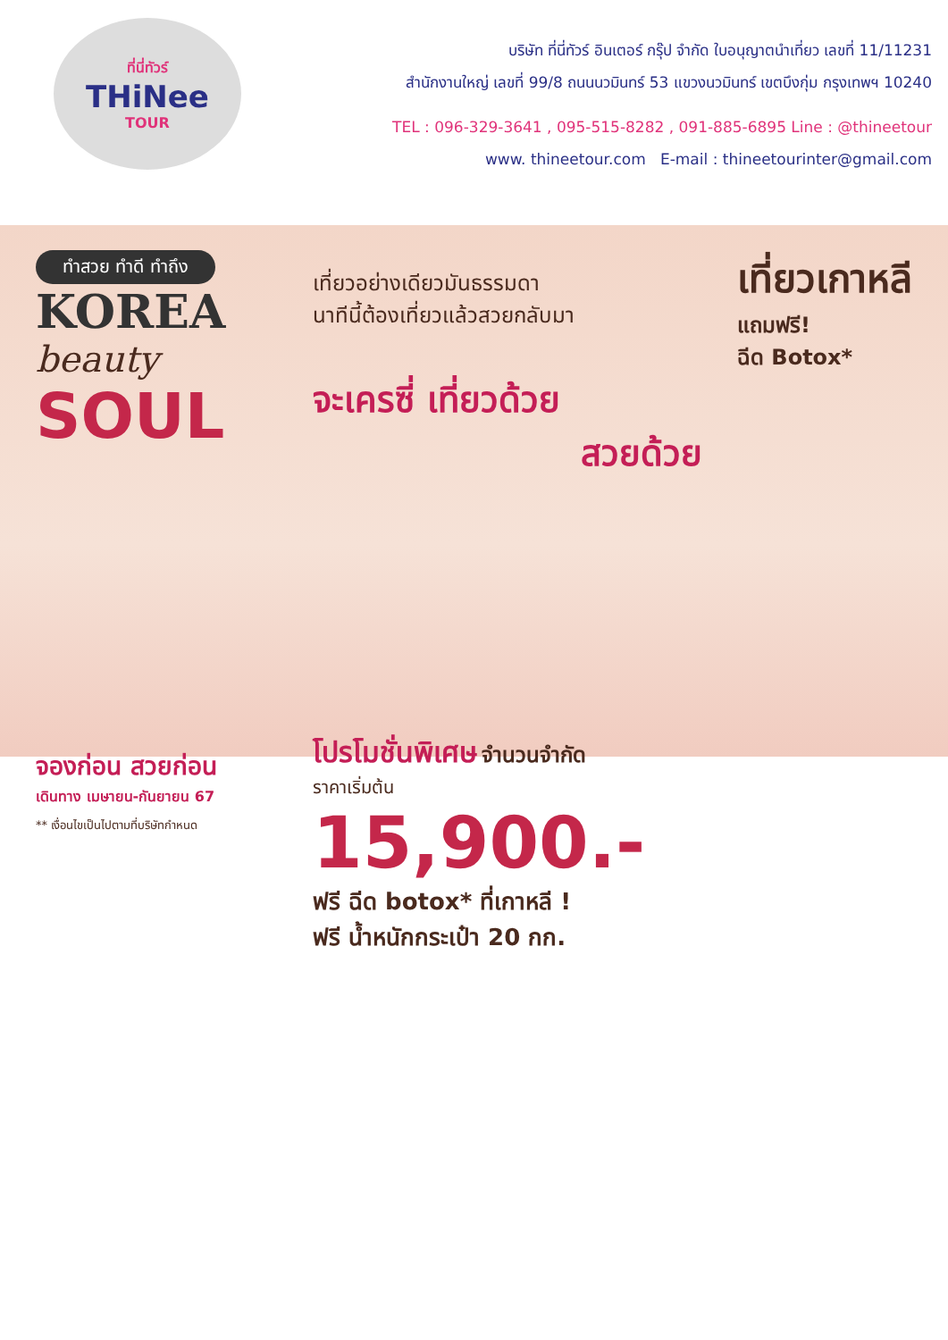ที่นี่ทัวร์
THiNee
TOUR
บริษัท ที่นี่ทัวร์ อินเตอร์ กรุ๊ป จำกัด ใบอนุญาตนำเที่ยว เลขที่ 11/11231
สำนักงานใหญ่ เลขที่ 99/8 ถนนนวมินทร์ 53 แขวงนวมินทร์ เขตบึงกุ่ม กรุงเทพฯ 10240
TEL : 096-329-3641 , 095-515-8282 , 091-885-6895 Line : @thineetour
www. thineetour.com E-mail : thineetourinter@gmail.com
ทำสวย ทำดี ทำถึง
KOREA
beauty
SOUL
จองก่อน สวยก่อน
เดินทาง เมษายน-กันยายน 67
** เงื่อนไขเป็นไปตามที่บริษัทกำหนด
เที่ยวอย่างเดียวมันธรรมดา
นาทีนี้ต้องเที่ยวแล้วสวยกลับมา
เที่ยวเกาหลี
แถมฟรี!
ฉีด Botox*
จะเครซี่ เที่ยวด้วย
สวยด้วย
โปรโมชั่นพิเศษ จำนวนจำกัด
ราคาเริ่มต้น
15,900.-
ฟรี ฉีด botox* ที่เกาหลี !
ฟรี น้ำหนักกระเป๋า 20 กก.